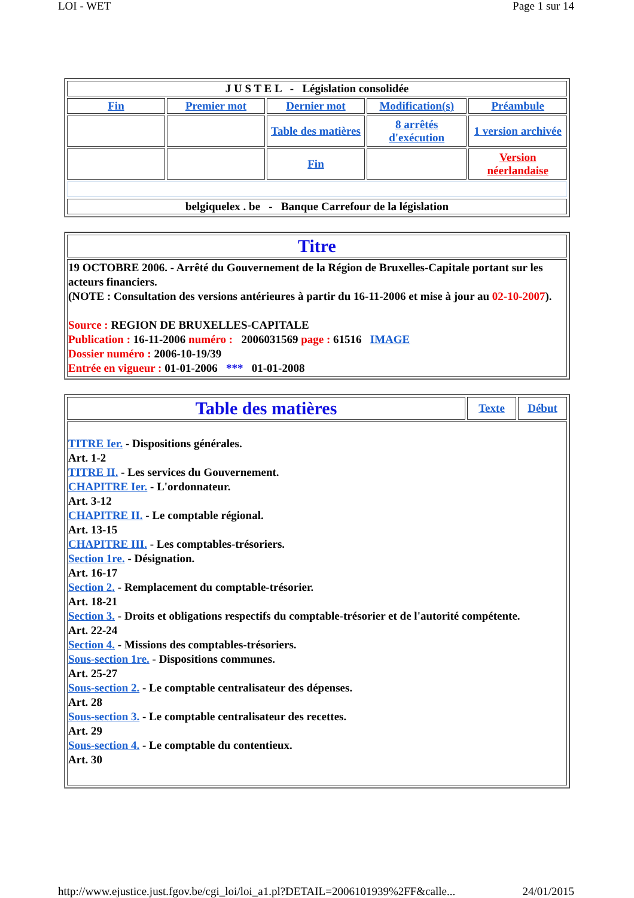LOI - WET Page 1 sur 14
| J U S T E L - Législation consolidée | | | | |
| Fin | Premier mot | Dernier mot | Modification(s) | Préambule |
| | | Table des matières | 8 arrêtés d'exécution | 1 version archivée |
| | | Fin | | Version néerlandaise |
| belgiquelex . be - Banque Carrefour de la législation | | | | |
| Titre |
| 19 OCTOBRE 2006. - Arrêté du Gouvernement de la Région de Bruxelles-Capitale portant sur les acteurs financiers. (NOTE : Consultation des versions antérieures à partir du 16-11-2006 et mise à jour au 02-10-2007 ). Source : REGION DE BRUXELLES-CAPITALE Publication : 16-11-2006 numéro : 2006031569 page : 61516 IMAGE Dossier numéro : 2006-10-19/39 Entrée en vigueur : 01-01-2006 *** 01-01-2008 |
| Table des matières | Texte | Début |
| TITRE Ier. - Dispositions générales. Art. 1-2 TITRE II. - Les services du Gouvernement. CHAPITRE Ier. - L'ordonnateur. Art. 3-12 CHAPITRE II. - Le comptable régional. Art. 13-15 CHAPITRE III. - Les comptables-trésoriers. Section 1re. - Désignation. Art. 16-17 Section 2. - Remplacement du comptable-trésorier. Art. 18-21 Section 3. - Droits et obligations respectifs du comptable-trésorier et de l'autorité compétente. Art. 22-24 Section 4. - Missions des comptables-trésoriers. Sous-section 1re. - Dispositions communes. Art. 25-27 Sous-section 2. - Le comptable centralisateur des dépenses. Art. 28 Sous-section 3. - Le comptable centralisateur des recettes. Art. 29 Sous-section 4. - Le comptable du contentieux. Art. 30 | | |
http://www.ejustice.just.fgov.be/cgi_loi/loi_a1.pl?DETAIL=2006101939%2FF&calle... 24/01/2015